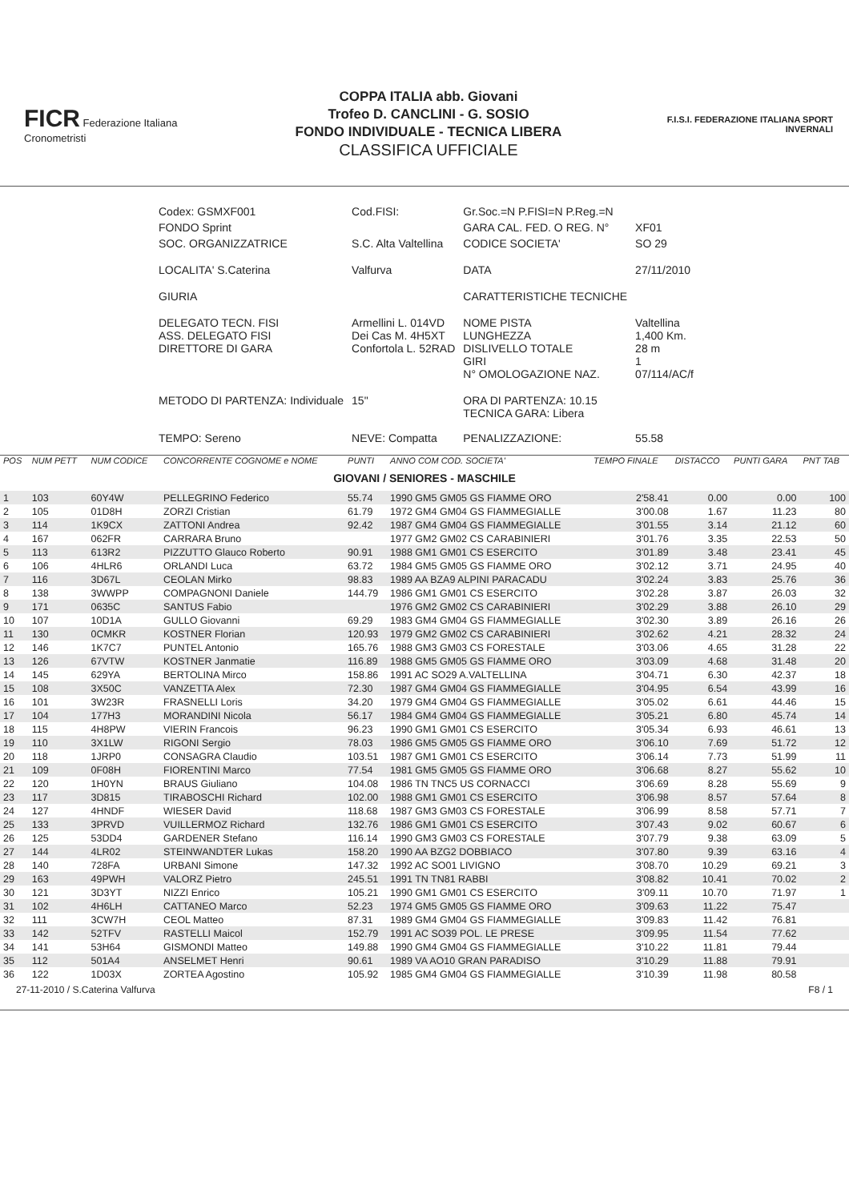FICR Federazione Italiana Cronometristi
COPPA ITALIA abb. Giovani
Trofeo D. CANCLINI - G. SOSIO
FONDO INDIVIDUALE - TECNICA LIBERA
CLASSIFICA UFFICIALE
F.I.S.I. FEDERAZIONE ITALIANA SPORT INVERNALI
| Codex: GSMXF001 | Cod.FISI: | Gr.Soc.=N P.FISI=N P.Reg.=N | |
| FONDO Sprint | | GARA CAL. FED. O REG. N° | XF01 |
| SOC. ORGANIZZATRICE | S.C. Alta Valtellina | CODICE SOCIETA' | SO 29 |
| LOCALITA' S.Caterina | Valfurva | DATA | 27/11/2010 |
| GIURIA | | CARATTERISTICHE TECNICHE | |
| DELEGATO TECN. FISI ASS. DELEGATO FISI DIRETTORE DI GARA | Armellini L. 014VD Dei Cas M. 4H5XT Confortola L. 52RAD | NOME PISTA LUNGHEZZA DISLIVELLO TOTALE GIRI N° OMOLOGAZIONE NAZ. | Valtellina 1,400 Km. 28 m 1 07/114/AC/f |
| METODO DI PARTENZA: Individuale | 15" | ORA DI PARTENZA: 10.15 TECNICA GARA: Libera | |
| TEMPO: Sereno | NEVE: Compatta | PENALIZZAZIONE: | 55.58 |
| POS | NUM PETT | NUM CODICE | CONCORRENTE COGNOME e NOME | PUNTI | ANNO COM COD. SOCIETA' | TEMPO FINALE | DISTACCO | PUNTI GARA | PNT TAB |
| --- | --- | --- | --- | --- | --- | --- | --- | --- | --- |
| GIOVANI / SENIORES - MASCHILE | | | | | | | | | |
| 1 | 103 | 60Y4W | PELLEGRINO Federico | 55.74 | 1990 GM5 GM05 GS FIAMME ORO | 2'58.41 | 0.00 | 0.00 | 100 |
| 2 | 105 | 01D8H | ZORZI Cristian | 61.79 | 1972 GM4 GM04 GS FIAMMEGIALLE | 3'00.08 | 1.67 | 11.23 | 80 |
| 3 | 114 | 1K9CX | ZATTONI Andrea | 92.42 | 1987 GM4 GM04 GS FIAMMEGIALLE | 3'01.55 | 3.14 | 21.12 | 60 |
| 4 | 167 | 062FR | CARRARA Bruno | | 1977 GM2 GM02 CS CARABINIERI | 3'01.76 | 3.35 | 22.53 | 50 |
| 5 | 113 | 613R2 | PIZZUTTO Glauco Roberto | 90.91 | 1988 GM1 GM01 CS ESERCITO | 3'01.89 | 3.48 | 23.41 | 45 |
| 6 | 106 | 4HLR6 | ORLANDI Luca | 63.72 | 1984 GM5 GM05 GS FIAMME ORO | 3'02.12 | 3.71 | 24.95 | 40 |
| 7 | 116 | 3D67L | CEOLAN Mirko | 98.83 | 1989 AA BZA9 ALPINI PARACADU | 3'02.24 | 3.83 | 25.76 | 36 |
| 8 | 138 | 3WWPP | COMPAGNONI Daniele | 144.79 | 1986 GM1 GM01 CS ESERCITO | 3'02.28 | 3.87 | 26.03 | 32 |
| 9 | 171 | 0635C | SANTUS Fabio | | 1976 GM2 GM02 CS CARABINIERI | 3'02.29 | 3.88 | 26.10 | 29 |
| 10 | 107 | 10D1A | GULLO Giovanni | 69.29 | 1983 GM4 GM04 GS FIAMMEGIALLE | 3'02.30 | 3.89 | 26.16 | 26 |
| 11 | 130 | 0CMKR | KOSTNER Florian | 120.93 | 1979 GM2 GM02 CS CARABINIERI | 3'02.62 | 4.21 | 28.32 | 24 |
| 12 | 146 | 1K7C7 | PUNTEL Antonio | 165.76 | 1988 GM3 GM03 CS FORESTALE | 3'03.06 | 4.65 | 31.28 | 22 |
| 13 | 126 | 67VTW | KOSTNER Janmatie | 116.89 | 1988 GM5 GM05 GS FIAMME ORO | 3'03.09 | 4.68 | 31.48 | 20 |
| 14 | 145 | 629YA | BERTOLINA Mirco | 158.86 | 1991 AC SO29 A.VALTELLINA | 3'04.71 | 6.30 | 42.37 | 18 |
| 15 | 108 | 3X50C | VANZETTA Alex | 72.30 | 1987 GM4 GM04 GS FIAMMEGIALLE | 3'04.95 | 6.54 | 43.99 | 16 |
| 16 | 101 | 3W23R | FRASNELLI Loris | 34.20 | 1979 GM4 GM04 GS FIAMMEGIALLE | 3'05.02 | 6.61 | 44.46 | 15 |
| 17 | 104 | 177H3 | MORANDINI Nicola | 56.17 | 1984 GM4 GM04 GS FIAMMEGIALLE | 3'05.21 | 6.80 | 45.74 | 14 |
| 18 | 115 | 4H8PW | VIERIN Francois | 96.23 | 1990 GM1 GM01 CS ESERCITO | 3'05.34 | 6.93 | 46.61 | 13 |
| 19 | 110 | 3X1LW | RIGONI Sergio | 78.03 | 1986 GM5 GM05 GS FIAMME ORO | 3'06.10 | 7.69 | 51.72 | 12 |
| 20 | 118 | 1JRP0 | CONSAGRA Claudio | 103.51 | 1987 GM1 GM01 CS ESERCITO | 3'06.14 | 7.73 | 51.99 | 11 |
| 21 | 109 | 0F08H | FIORENTINI Marco | 77.54 | 1981 GM5 GM05 GS FIAMME ORO | 3'06.68 | 8.27 | 55.62 | 10 |
| 22 | 120 | 1H0YN | BRAUS Giuliano | 104.08 | 1986 TN TNC5 US CORNACCI | 3'06.69 | 8.28 | 55.69 | 9 |
| 23 | 117 | 3D815 | TIRABOSCHI Richard | 102.00 | 1988 GM1 GM01 CS ESERCITO | 3'06.98 | 8.57 | 57.64 | 8 |
| 24 | 127 | 4HNDF | WIESER David | 118.68 | 1987 GM3 GM03 CS FORESTALE | 3'06.99 | 8.58 | 57.71 | 7 |
| 25 | 133 | 3PRVD | VUILLERMOZ Richard | 132.76 | 1986 GM1 GM01 CS ESERCITO | 3'07.43 | 9.02 | 60.67 | 6 |
| 26 | 125 | 53DD4 | GARDENER Stefano | 116.14 | 1990 GM3 GM03 CS FORESTALE | 3'07.79 | 9.38 | 63.09 | 5 |
| 27 | 144 | 4LR02 | STEINWANDTER Lukas | 158.20 | 1990 AA BZG2 DOBBIACO | 3'07.80 | 9.39 | 63.16 | 4 |
| 28 | 140 | 728FA | URBANI Simone | 147.32 | 1992 AC SO01 LIVIGNO | 3'08.70 | 10.29 | 69.21 | 3 |
| 29 | 163 | 49PWH | VALORZ Pietro | 245.51 | 1991 TN TN81 RABBI | 3'08.82 | 10.41 | 70.02 | 2 |
| 30 | 121 | 3D3YT | NIZZI Enrico | 105.21 | 1990 GM1 GM01 CS ESERCITO | 3'09.11 | 10.70 | 71.97 | 1 |
| 31 | 102 | 4H6LH | CATTANEO Marco | 52.23 | 1974 GM5 GM05 GS FIAMME ORO | 3'09.63 | 11.22 | 75.47 | |
| 32 | 111 | 3CW7H | CEOL Matteo | 87.31 | 1989 GM4 GM04 GS FIAMMEGIALLE | 3'09.83 | 11.42 | 76.81 | |
| 33 | 142 | 52TFV | RASTELLI Maicol | 152.79 | 1991 AC SO39 POL. LE PRESE | 3'09.95 | 11.54 | 77.62 | |
| 34 | 141 | 53H64 | GISMONDI Matteo | 149.88 | 1990 GM4 GM04 GS FIAMMEGIALLE | 3'10.22 | 11.81 | 79.44 | |
| 35 | 112 | 501A4 | ANSELMET Henri | 90.61 | 1989 VA AO10 GRAN PARADISO | 3'10.29 | 11.88 | 79.91 | |
| 36 | 122 | 1D03X | ZORTEA Agostino | 105.92 | 1985 GM4 GM04 GS FIAMMEGIALLE | 3'10.39 | 11.98 | 80.58 | |
27-11-2010 / S.Caterina Valfurva F8 / 1